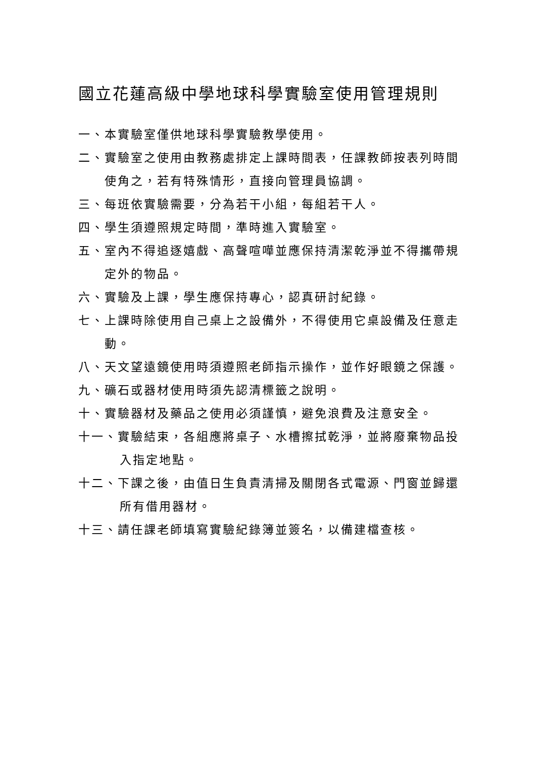國立花蓮高級中學地球科學實驗室使用管理規則
一、本實驗室僅供地球科學實驗教學使用。
二、實驗室之使用由教務處排定上課時間表，任課教師按表列時間使角之，若有特殊情形，直接向管理員協調。
三、每班依實驗需要，分為若干小組，每組若干人。
四、學生須遵照規定時間，準時進入實驗室。
五、室內不得追逐嬉戲、高聲喧嘩並應保持清潔乾淨並不得攜帶規定外的物品。
六、實驗及上課，學生應保持專心，認真研討紀錄。
七、上課時除使用自己桌上之設備外，不得使用它桌設備及任意走動。
八、天文望遠鏡使用時須遵照老師指示操作，並作好眼鏡之保護。
九、礦石或器材使用時須先認清標籤之說明。
十、實驗器材及藥品之使用必須謹慎，避免浪費及注意安全。
十一、實驗結束，各組應將桌子、水槽擦拭乾淨，並將廢棄物品投入指定地點。
十二、下課之後，由值日生負責清掃及關閉各式電源、門窗並歸還所有借用器材。
十三、請任課老師填寫實驗紀錄簿並簽名，以備建檔查核。